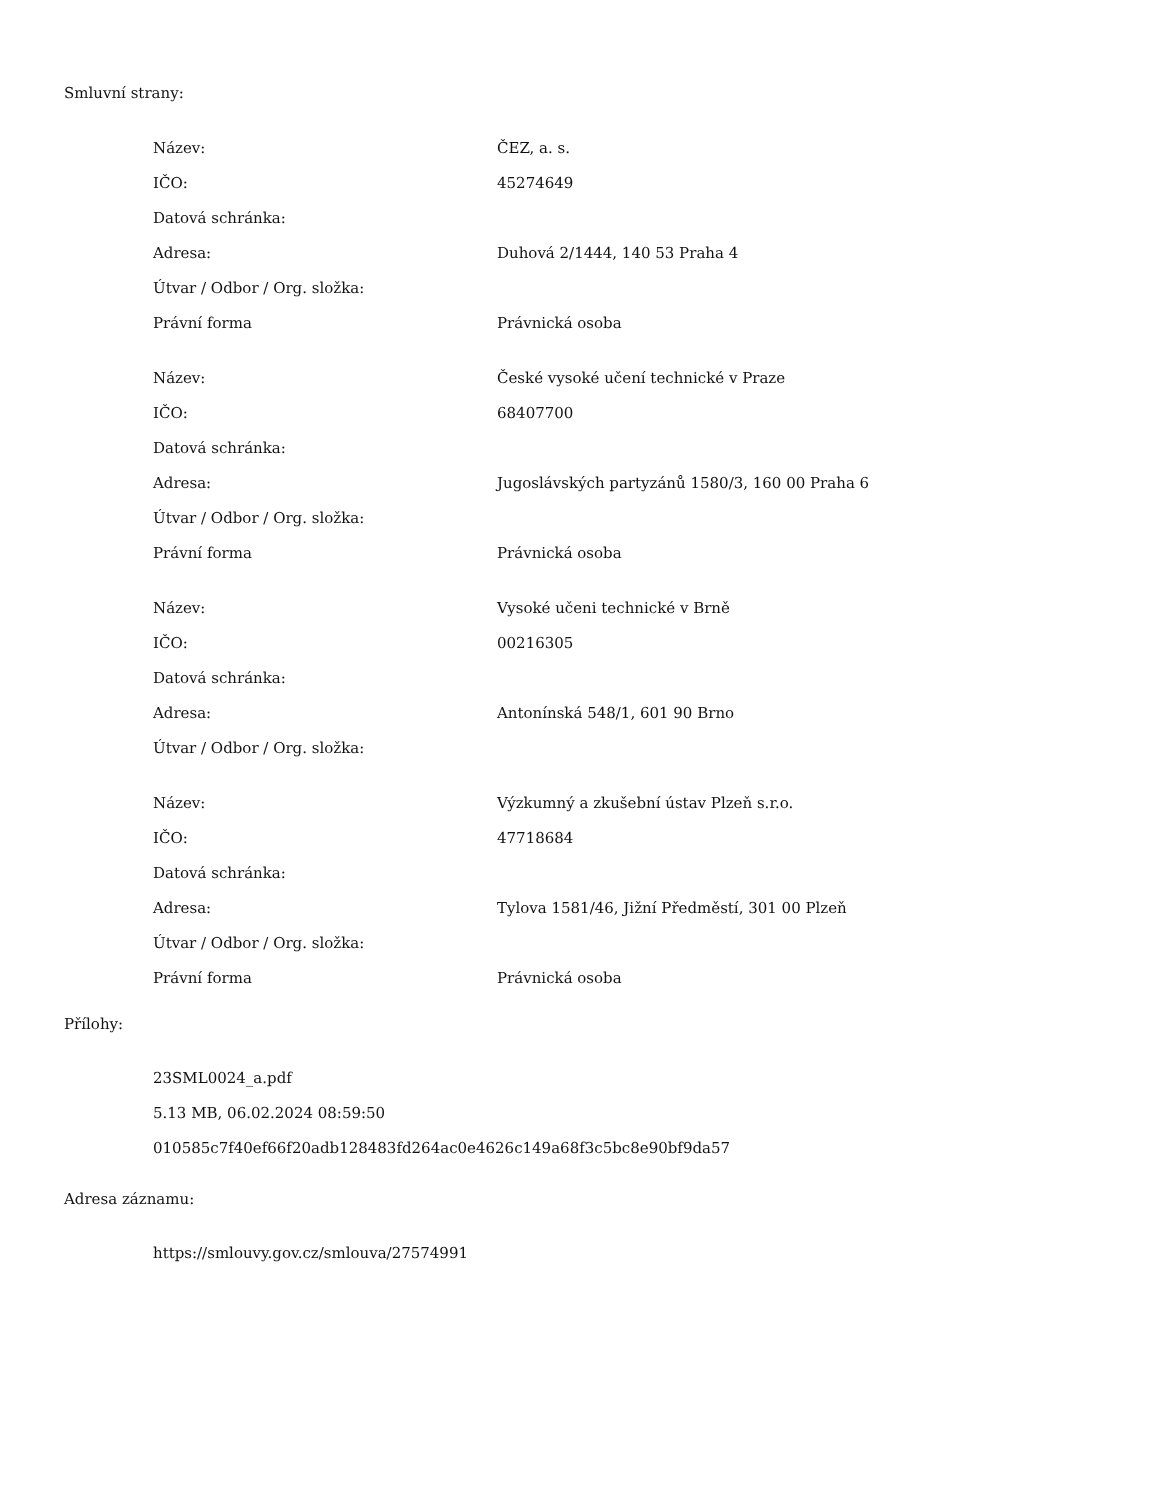Smluvní strany:
| Název: | ČEZ, a. s. |
| IČO: | 45274649 |
| Datová schránka: | |
| Adresa: | Duhová 2/1444, 140 53 Praha 4 |
| Útvar / Odbor / Org. složka: | |
| Právní forma | Právnická osoba |
| Název: | České vysoké učení technické v Praze |
| IČO: | 68407700 |
| Datová schránka: | |
| Adresa: | Jugoslávských partyzánů 1580/3, 160 00 Praha 6 |
| Útvar / Odbor / Org. složka: | |
| Právní forma | Právnická osoba |
| Název: | Vysoké učeni technické v Brně |
| IČO: | 00216305 |
| Datová schránka: | |
| Adresa: | Antonínská 548/1, 601 90 Brno |
| Útvar / Odbor / Org. složka: | |
| Název: | Výzkumný a zkušební ústav Plzeň s.r.o. |
| IČO: | 47718684 |
| Datová schránka: | |
| Adresa: | Tylova 1581/46, Jižní Předměstí, 301 00 Plzeň |
| Útvar / Odbor / Org. složka: | |
| Právní forma | Právnická osoba |
Přílohy:
23SML0024_a.pdf
5.13 MB, 06.02.2024 08:59:50
010585c7f40ef66f20adb128483fd264ac0e4626c149a68f3c5bc8e90bf9da57
Adresa záznamu:
https://smlouvy.gov.cz/smlouva/27574991